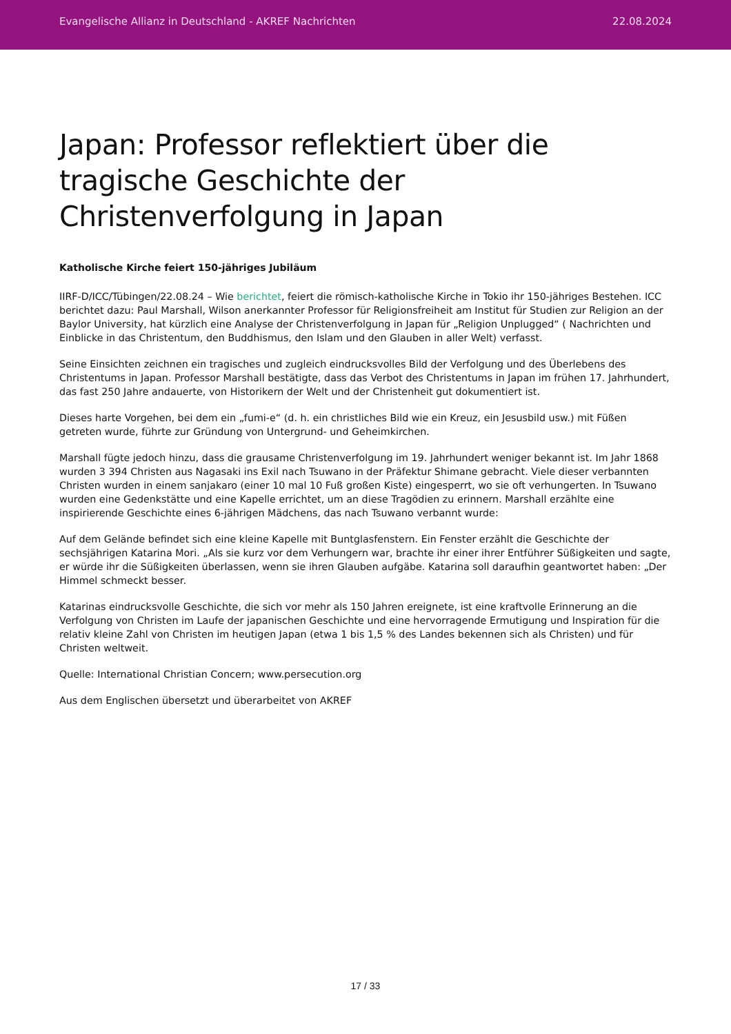Evangelische Allianz in Deutschland - AKREF Nachrichten 22.08.2024
Japan: Professor reflektiert über die tragische Geschichte der Christenverfolgung in Japan
Katholische Kirche feiert 150-jähriges Jubiläum
IIRF-D/ICC/Tübingen/22.08.24 – Wie berichtet, feiert die römisch-katholische Kirche in Tokio ihr 150-jähriges Bestehen. ICC berichtet dazu: Paul Marshall, Wilson anerkannter Professor für Religionsfreiheit am Institut für Studien zur Religion an der Baylor University, hat kürzlich eine Analyse der Christenverfolgung in Japan für „Religion Unplugged“ ( Nachrichten und Einblicke in das Christentum, den Buddhismus, den Islam und den Glauben in aller Welt) verfasst.
Seine Einsichten zeichnen ein tragisches und zugleich eindrucksvolles Bild der Verfolgung und des Überlebens des Christentums in Japan. Professor Marshall bestätigte, dass das Verbot des Christentums in Japan im frühen 17. Jahrhundert, das fast 250 Jahre andauerte, von Historikern der Welt und der Christenheit gut dokumentiert ist.
Dieses harte Vorgehen, bei dem ein „fumi-e“ (d. h. ein christliches Bild wie ein Kreuz, ein Jesusbild usw.) mit Füßen getreten wurde, führte zur Gründung von Untergrund- und Geheimkirchen.
Marshall fügte jedoch hinzu, dass die grausame Christenverfolgung im 19. Jahrhundert weniger bekannt ist. Im Jahr 1868 wurden 3 394 Christen aus Nagasaki ins Exil nach Tsuwano in der Präfektur Shimane gebracht. Viele dieser verbannten Christen wurden in einem sanjakaro (einer 10 mal 10 Fuß großen Kiste) eingesperrt, wo sie oft verhungerten. In Tsuwano wurden eine Gedenkstätte und eine Kapelle errichtet, um an diese Tragödien zu erinnern. Marshall erzählte eine inspirierende Geschichte eines 6-jährigen Mädchens, das nach Tsuwano verbannt wurde:
Auf dem Gelände befindet sich eine kleine Kapelle mit Buntglasfenstern. Ein Fenster erzählt die Geschichte der sechsjährigen Katarina Mori. „Als sie kurz vor dem Verhungern war, brachte ihr einer ihrer Entführer Süßigkeiten und sagte, er würde ihr die Süßigkeiten überlassen, wenn sie ihren Glauben aufgäbe. Katarina soll daraufhin geantwortet haben: „Der Himmel schmeckt besser.
Katarinas eindrucksvolle Geschichte, die sich vor mehr als 150 Jahren ereignete, ist eine kraftvolle Erinnerung an die Verfolgung von Christen im Laufe der japanischen Geschichte und eine hervorragende Ermutigung und Inspiration für die relativ kleine Zahl von Christen im heutigen Japan (etwa 1 bis 1,5 % des Landes bekennen sich als Christen) und für Christen weltweit.
Quelle: International Christian Concern; www.persecution.org
Aus dem Englischen übersetzt und überarbeitet von AKREF
17 / 33